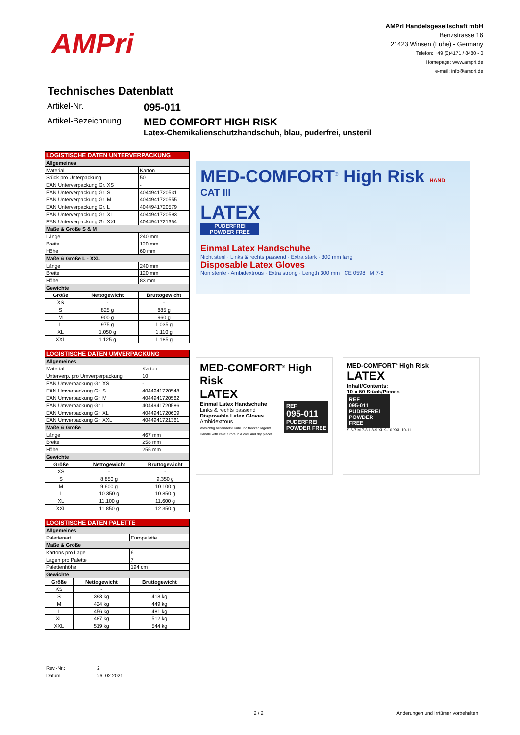AMPri
AMPri Handelsgesellschaft mbH
Benzstrasse 16
21423 Winsen (Luhe) - Germany
Telefon: +49 (0)4171 / 8480 - 0
Homepage: www.ampri.de
e-mail: info@ampri.de
Technisches Datenblatt
Artikel-Nr.
095-011
Artikel-Bezeichnung
MED COMFORT HIGH RISK
Latex-Chemikalienschutzhandschuh, blau, puderfrei, unsteril
| LOGISTISCHE DATEN UNTERVERPACKUNG | | |
| Allgemeines | | |
| Material | | Karton |
| Stück pro Unterpackung | | 50 |
| EAN Unterverpackung Gr. XS | | - |
| EAN Unterverpackung Gr. S | | 4044941720531 |
| EAN Unterverpackung Gr. M | | 4044941720555 |
| EAN Unterverpackung Gr. L | | 4044941720579 |
| EAN Unterverpackung Gr. XL | | 4044941720593 |
| EAN Unterverpackung Gr. XXL | | 4044941721354 |
| Maße & Größe S & M | | |
| Länge | | 240 mm |
| Breite | | 120 mm |
| Höhe | | 60 mm |
| Maße & Größe L - XXL | | |
| Länge | | 240 mm |
| Breite | | 120 mm |
| Höhe | | 83 mm |
| Gewichte | | |
| Größe | Nettogewicht | Bruttogewicht |
| XS | - | - |
| S | 825 g | 885 g |
| M | 900 g | 960 g |
| L | 975 g | 1.035 g |
| XL | 1.050 g | 1.110 g |
| XXL | 1.125 g | 1.185 g |
| LOGISTISCHE DATEN UMVERPACKUNG | | |
| Allgemeines | | |
| Material | | Karton |
| Unterverp. pro Umverperpackung | | 10 |
| EAN Umverpackung Gr. XS | | - |
| EAN Umverpackung Gr. S | | 4044941720548 |
| EAN Umverpackung Gr. M | | 4044941720562 |
| EAN Umverpackung Gr. L | | 4044941720586 |
| EAN Umverpackung Gr. XL | | 4044941720609 |
| EAN Umverpackung Gr. XXL | | 4044941721361 |
| Maße & Größe | | |
| Länge | | 467 mm |
| Breite | | 258 mm |
| Höhe | | 255 mm |
| Gewichte | | |
| Größe | Nettogewicht | Bruttogewicht |
| XS | - | - |
| S | 8.850 g | 9.350 g |
| M | 9.600 g | 10.100 g |
| L | 10.350 g | 10.850 g |
| XL | 11.100 g | 11.600 g |
| XXL | 11.850 g | 12.350 g |
| LOGISTISCHE DATEN PALETTE | | |
| Allgemeines | | |
| Palettenart | | Europalette |
| Maße & Größe | | |
| Kartons pro Lage | | 6 |
| Lagen pro Palette | | 7 |
| Palettenhöhe | | 194 cm |
| Gewichte | | |
| Größe | Nettogewicht | Bruttogewicht |
| XS | - | - |
| S | 393 kg | 418 kg |
| M | 424 kg | 449 kg |
| L | 456 kg | 481 kg |
| XL | 487 kg | 512 kg |
| XXL | 519 kg | 544 kg |
MED-COMFORT<sup>®</sup> High Risk HAND
CAT III
LATEX
PUDERFREI
POWDER FREE
Einmal Latex Handschuhe
Nicht steril · Links & rechts passend · Extra stark · 300 mm lang
Disposable Latex Gloves
Non sterile · Ambidextrous · Extra strong · Length 300 mm CE 0598 M 7-8
MED-COMFORT<sup>®</sup> High Risk
LATEX
REF
095-011
PUDERFREI
POWDER FREE
Einmal Latex Handschuhe
Links & rechts passend
Disposable Latex Gloves
Ambidextrous
Vorsichtig behandeln! Kühl und trocken lagern!
Handle with care! Store in a cool and dry place!
MED-COMFORT<sup>®</sup> High Risk
LATEX
Inhalt/Contents:
10 x 50 Stück/Pieces
REF
095-011
PUDERFREI
POWDER FREE
S 6-7 M 7-8 L 8-9 XL 9-10 XXL 10-11
Rev.-Nr.:
2
Datum
26. 02.2021
2 / 2 Änderungen und Irrtümer vorbehalten